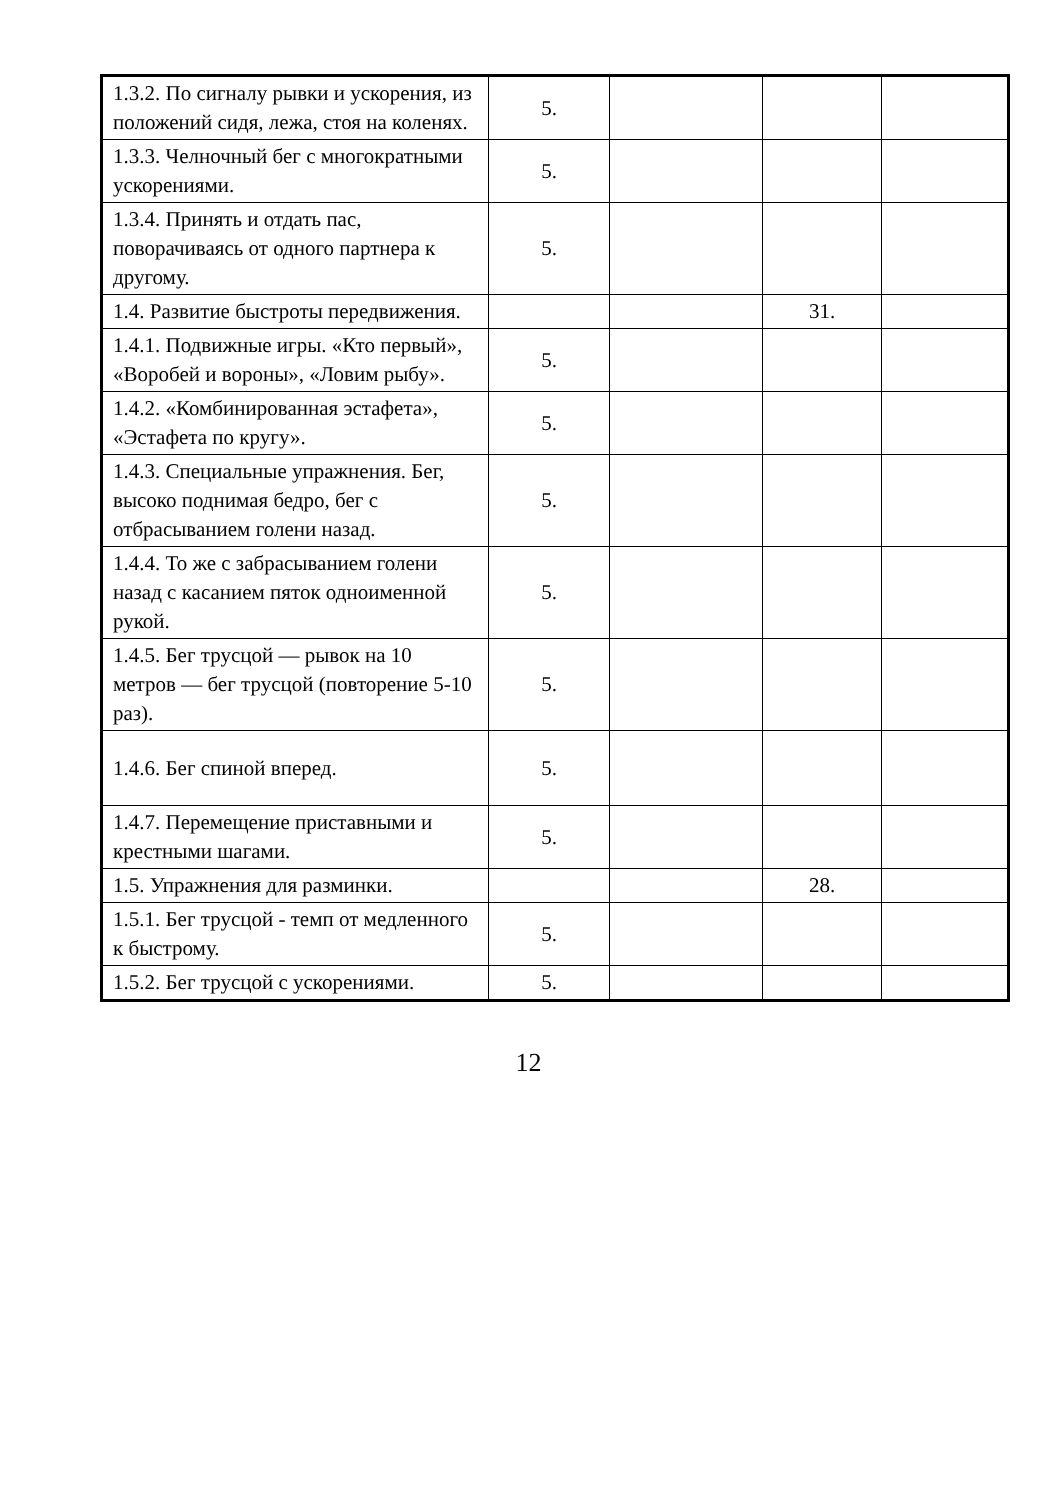| 1.3.2. По сигналу рывки и ускорения, из положений сидя, лежа, стоя на коленях. | 5. | | | |
| 1.3.3. Челночный бег с многократными ускорениями. | 5. | | | |
| 1.3.4. Принять и отдать пас, поворачиваясь от одного партнера к другому. | 5. | | | |
| 1.4. Развитие быстроты передвижения. | | | 31. | |
| 1.4.1. Подвижные игры. «Кто первый», «Воробей и вороны», «Ловим рыбу». | 5. | | | |
| 1.4.2. «Комбинированная эстафета», «Эстафета по кругу». | 5. | | | |
| 1.4.3. Специальные упражнения. Бег, высоко поднимая бедро, бег с отбрасыванием голени назад. | 5. | | | |
| 1.4.4. То же с забрасыванием голени назад с касанием пяток одноименной рукой. | 5. | | | |
| 1.4.5. Бег трусцой — рывок на 10 метров — бег трусцой (повторение 5-10 раз). | 5. | | | |
| 1.4.6. Бег спиной вперед. | 5. | | | |
| 1.4.7. Перемещение приставными и крестными шагами. | 5. | | | |
| 1.5. Упражнения для разминки. | | | 28. | |
| 1.5.1. Бег трусцой - темп от медленного к быстрому. | 5. | | | |
| 1.5.2. Бег трусцой с ускорениями. | 5. | | | |
12